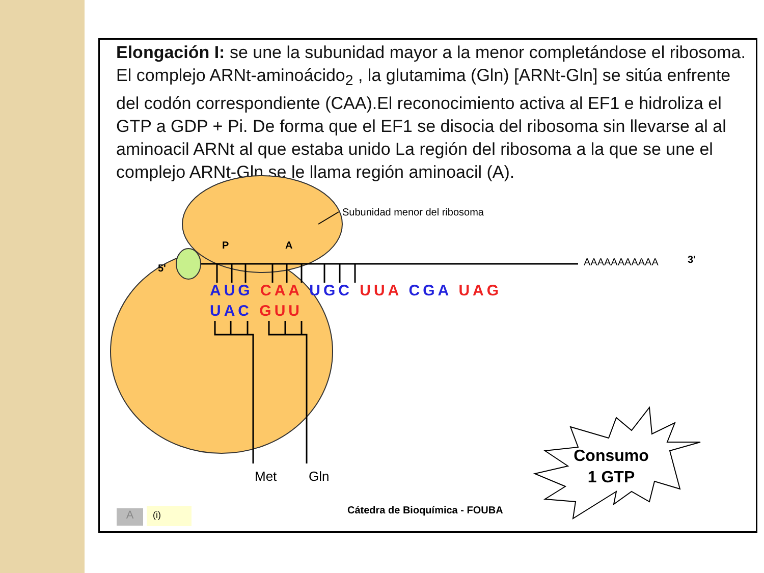Elongación I: se une la subunidad mayor a la menor completándose el ribosoma. El complejo ARNt-aminoácido<sub>2</sub> , la glutamima (Gln) [ARNt-Gln] se sitúa enfrente del codón correspondiente (CAA).El reconocimiento activa al EF1 e hidroliza el GTP a GDP + Pi. De forma que el EF1 se disocia del ribosoma sin llevarse al al aminoacil ARNt al que estaba unido La región del ribosoma a la que se une el complejo ARNt-Gln se le llama región aminoacil (A).
Subunidad menor del ribosoma
P A
5'
AAAAAAAAAAA 3'
AUG CAA UGC UUA CGA UAG
UAC GUU
Met Gln
Consumo
1 GTP
Cátedra de Bioquímica - FOUBA
A (i)